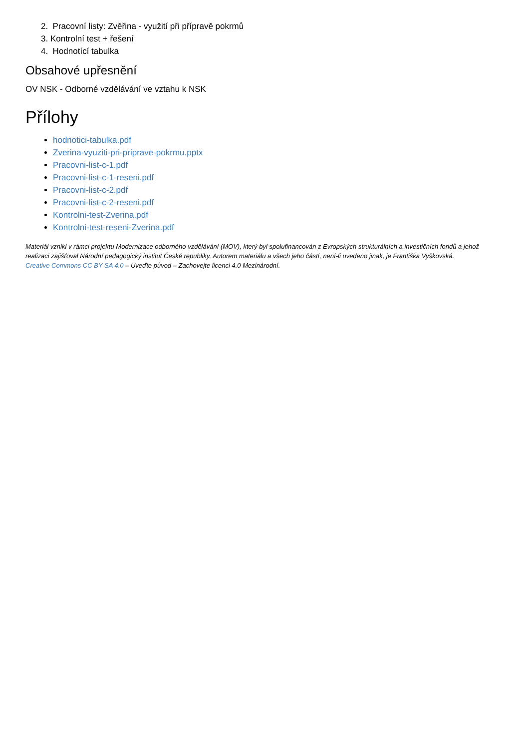2. Pracovní listy: Zvěřina - využití při přípravě pokrmů
3. Kontrolní test + řešení
4. Hodnotící tabulka
Obsahové upřesnění
OV NSK - Odborné vzdělávání ve vztahu k NSK
Přílohy
hodnotici-tabulka.pdf
Zverina-vyuziti-pri-priprave-pokrmu.pptx
Pracovni-list-c-1.pdf
Pracovni-list-c-1-reseni.pdf
Pracovni-list-c-2.pdf
Pracovni-list-c-2-reseni.pdf
Kontrolni-test-Zverina.pdf
Kontrolni-test-reseni-Zverina.pdf
Materiál vznikl v rámci projektu Modernizace odborného vzdělávání (MOV), který byl spolufinancován z Evropských strukturálních a investičních fondů a jehož realizaci zajišťoval Národní pedagogický institut České republiky. Autorem materiálu a všech jeho částí, není-li uvedeno jinak, je Františka Vyškovská.
Creative Commons CC BY SA 4.0 – Uveďte původ – Zachovejte licenci 4.0 Mezinárodní.